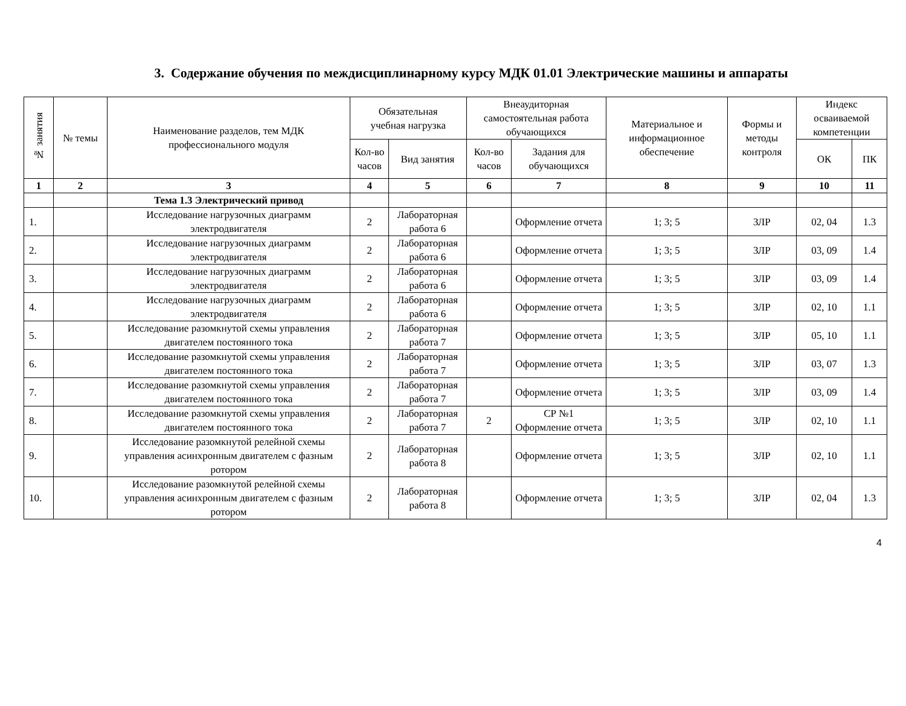3. Содержание обучения по междисциплинарному курсу МДК 01.01 Электрические машины и аппараты
| № занятия | № темы | Наименование разделов, тем МДК профессионального модуля | Обязательная учебная нагрузка | | Внеаудиторная самостоятельная работа обучающихся | | Материальное и информационное обеспечение | Формы и методы контроля | Индекс осваиваемой компетенции | |
| --- | --- | --- | --- | --- | --- | --- | --- | --- | --- | --- |
| | | | Кол-во часов | Вид занятия | Кол-во часов | Задания для обучающихся | | | | |
| | | | | | | | | | ОК | ПК |
| 1 | 2 | 3 | 4 | 5 | 6 | 7 | 8 | 9 | 10 | 11 |
| | | Тема 1.3 Электрический привод | | | | | | | | |
| 1. | | Исследование нагрузочных диаграмм электродвигателя | 2 | Лабораторная работа 6 | | Оформление отчета | 1; 3; 5 | ЗЛР | 02, 04 | 1.3 |
| 2. | | Исследование нагрузочных диаграмм электродвигателя | 2 | Лабораторная работа 6 | | Оформление отчета | 1; 3; 5 | ЗЛР | 03, 09 | 1.4 |
| 3. | | Исследование нагрузочных диаграмм электродвигателя | 2 | Лабораторная работа 6 | | Оформление отчета | 1; 3; 5 | ЗЛР | 03, 09 | 1.4 |
| 4. | | Исследование нагрузочных диаграмм электродвигателя | 2 | Лабораторная работа 6 | | Оформление отчета | 1; 3; 5 | ЗЛР | 02, 10 | 1.1 |
| 5. | | Исследование разомкнутой схемы управления двигателем постоянного тока | 2 | Лабораторная работа 7 | | Оформление отчета | 1; 3; 5 | ЗЛР | 05, 10 | 1.1 |
| 6. | | Исследование разомкнутой схемы управления двигателем постоянного тока | 2 | Лабораторная работа 7 | | Оформление отчета | 1; 3; 5 | ЗЛР | 03, 07 | 1.3 |
| 7. | | Исследование разомкнутой схемы управления двигателем постоянного тока | 2 | Лабораторная работа 7 | | Оформление отчета | 1; 3; 5 | ЗЛР | 03, 09 | 1.4 |
| 8. | | Исследование разомкнутой схемы управления двигателем постоянного тока | 2 | Лабораторная работа 7 | 2 | СР №1 Оформление отчета | 1; 3; 5 | ЗЛР | 02, 10 | 1.1 |
| 9. | | Исследование разомкнутой релейной схемы управления асинхронным двигателем с фазным ротором | 2 | Лабораторная работа 8 | | Оформление отчета | 1; 3; 5 | ЗЛР | 02, 10 | 1.1 |
| 10. | | Исследование разомкнутой релейной схемы управления асинхронным двигателем с фазным ротором | 2 | Лабораторная работа 8 | | Оформление отчета | 1; 3; 5 | ЗЛР | 02, 04 | 1.3 |
4